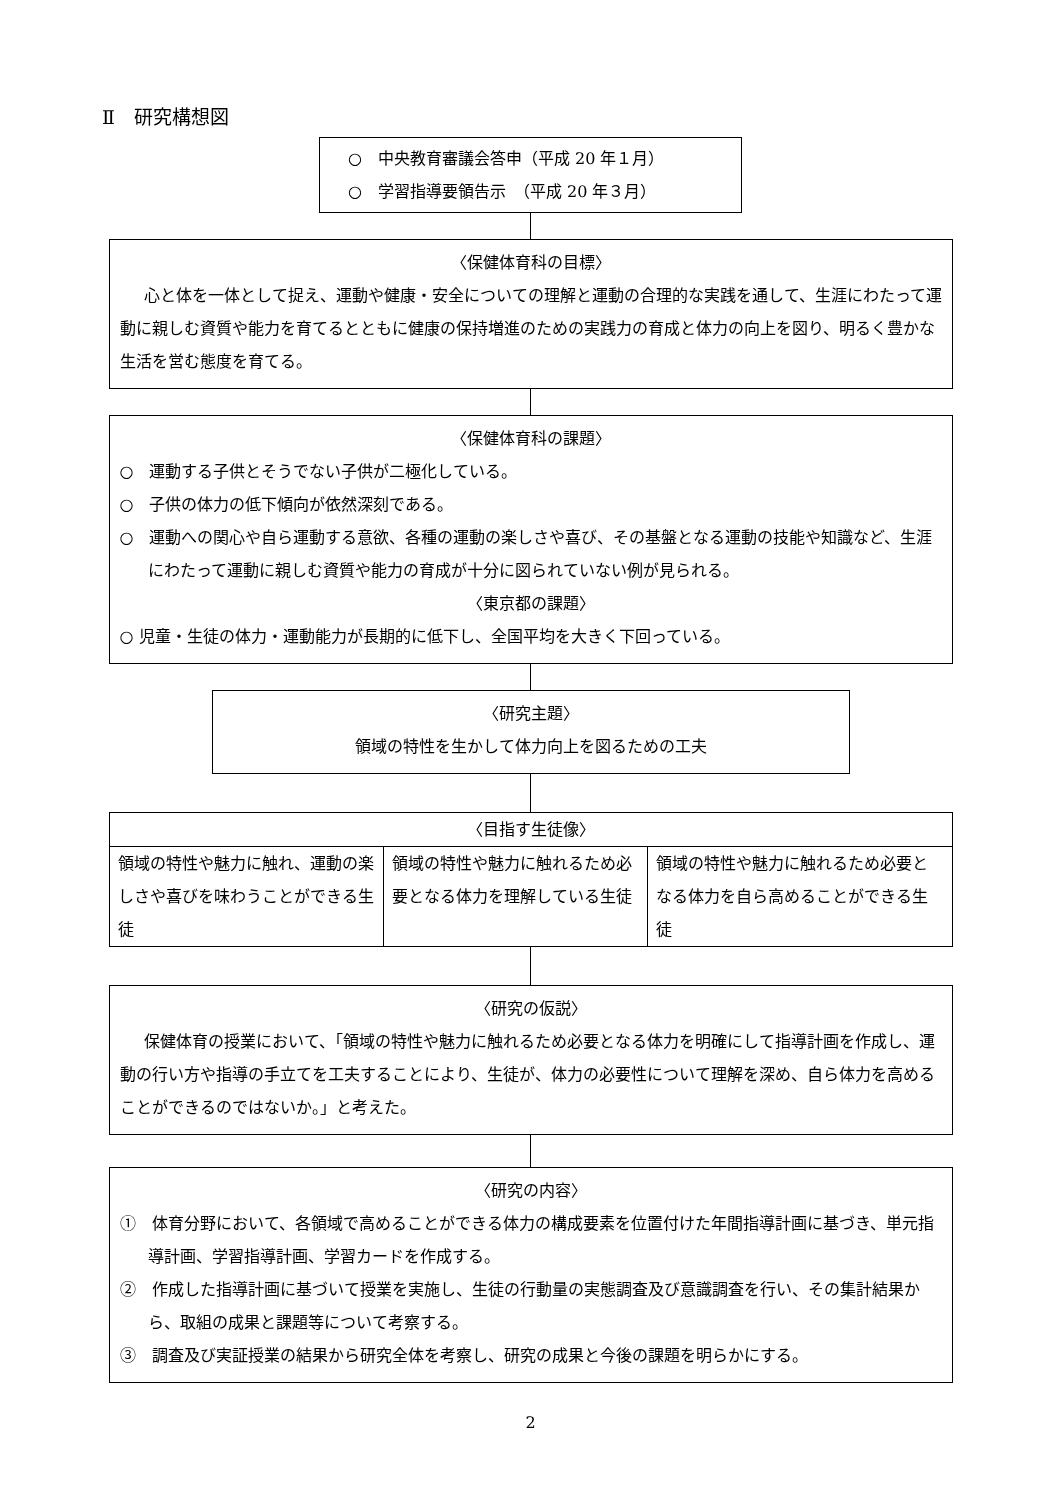Ⅱ　研究構想図
○　中央教育審議会答申（平成 20 年１月）
○　学習指導要領告示　（平成 20 年３月）
〈保健体育科の目標〉
心と体を一体として捉え、運動や健康・安全についての理解と運動の合理的な実践を通して、生涯にわたって運動に親しむ資質や能力を育てるとともに健康の保持増進のための実践力の育成と体力の向上を図り、明るく豊かな生活を営む態度を育てる。
〈保健体育科の課題〉
○　運動する子供とそうでない子供が二極化している。
○　子供の体力の低下傾向が依然深刻である。
○　運動への関心や自ら運動する意欲、各種の運動の楽しさや喜び、その基盤となる運動の技能や知識など、生涯にわたって運動に親しむ資質や能力の育成が十分に図られていない例が見られる。
〈東京都の課題〉
○ 児童・生徒の体力・運動能力が長期的に低下し、全国平均を大きく下回っている。
〈研究主題〉
領域の特性を生かして体力向上を図るための工夫
| 〈目指す生徒像〉 | | |
| 領域の特性や魅力に触れ、運動の楽しさや喜びを味わうことができる生徒 | 領域の特性や魅力に触れるため必要となる体力を理解している生徒 | 領域の特性や魅力に触れるため必要となる体力を自ら高めることができる生徒 |
〈研究の仮説〉
保健体育の授業において、「領域の特性や魅力に触れるため必要となる体力を明確にして指導計画を作成し、運動の行い方や指導の手立てを工夫することにより、生徒が、体力の必要性について理解を深め、自ら体力を高めることができるのではないか。」と考えた。
〈研究の内容〉
①　体育分野において、各領域で高めることができる体力の構成要素を位置付けた年間指導計画に基づき、単元指導計画、学習指導計画、学習カードを作成する。
②　作成した指導計画に基づいて授業を実施し、生徒の行動量の実態調査及び意識調査を行い、その集計結果から、取組の成果と課題等について考察する。
③　調査及び実証授業の結果から研究全体を考察し、研究の成果と今後の課題を明らかにする。
2